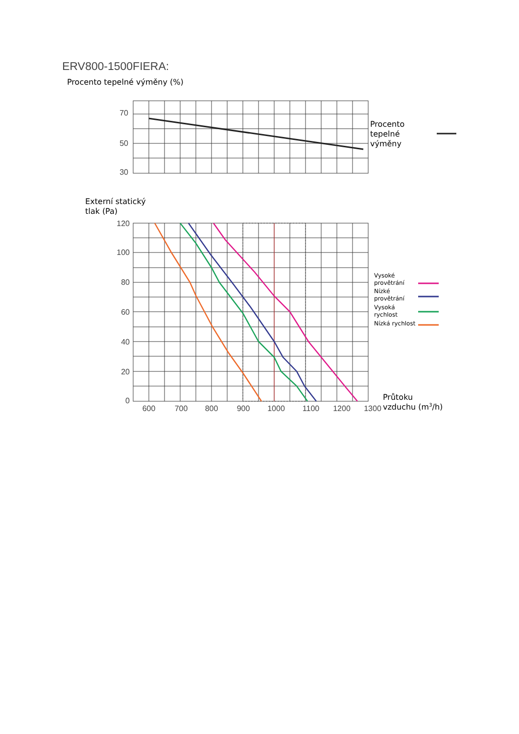ERV800-1500FIERA:
Procento tepelné výměny (%)
70
50
30
120
100
80
60
40
20
0
600
700
800
900
1000
1100
1200
1300
Procento
tepelné
výměny
Externí statický
tlak (Pa)
Průtoku
vzduchu (m3/h)
Vysoké
provětrání
Nízké
provětrání
Vysoká
rychlost
Nízká rychlost